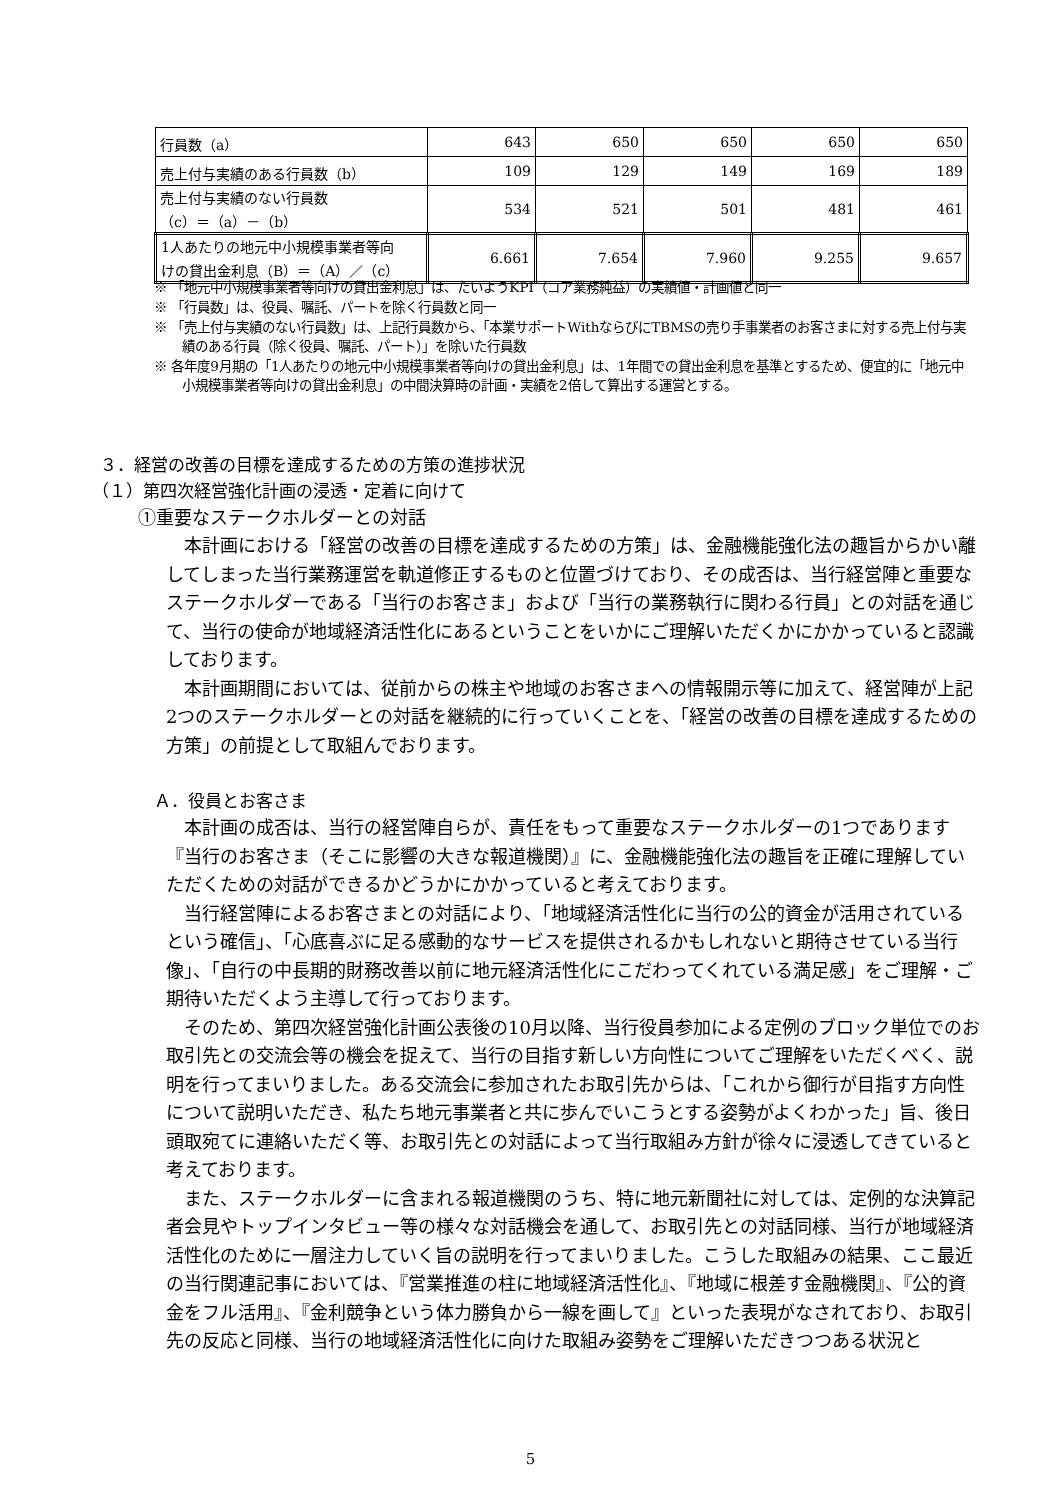| 行員数（a） | 643 | 650 | 650 | 650 | 650 |
| 売上付与実績のある行員数（b） | 109 | 129 | 149 | 169 | 189 |
| 売上付与実績のない行員数 （c）＝（a）－（b） | 534 | 521 | 501 | 481 | 461 |
| 1人あたりの地元中小規模事業者等向 けの貸出金利息（B）＝（A）／（c） | 6.661 | 7.654 | 7.960 | 9.255 | 9.657 |
※ 「地元中小規模事業者等向けの貸出金利息」は、たいようKPI（コア業務純益）の実績値・計画値と同一
※ 「行員数」は、役員、嘱託、パートを除く行員数と同一
※ 「売上付与実績のない行員数」は、上記行員数から、「本業サポートWithならびにTBMSの売り手事業者のお客さまに対する売上付与実績のある行員（除く役員、嘱託、パート）」を除いた行員数
※ 各年度9月期の「1人あたりの地元中小規模事業者等向けの貸出金利息」は、1年間での貸出金利息を基準とするため、便宜的に「地元中小規模事業者等向けの貸出金利息」の中間決算時の計画・実績を2倍して算出する運営とする。
３．経営の改善の目標を達成するための方策の進捗状況
（１）第四次経営強化計画の浸透・定着に向けて
①重要なステークホルダーとの対話
本計画における「経営の改善の目標を達成するための方策」は、金融機能強化法の趣旨からかい離してしまった当行業務運営を軌道修正するものと位置づけており、その成否は、当行経営陣と重要なステークホルダーである「当行のお客さま」および「当行の業務執行に関わる行員」との対話を通じて、当行の使命が地域経済活性化にあるということをいかにご理解いただくかにかかっていると認識しております。
本計画期間においては、従前からの株主や地域のお客さまへの情報開示等に加えて、経営陣が上記2つのステークホルダーとの対話を継続的に行っていくことを、「経営の改善の目標を達成するための方策」の前提として取組んでおります。
Ａ．役員とお客さま
本計画の成否は、当行の経営陣自らが、責任をもって重要なステークホルダーの1つであります『当行のお客さま（そこに影響の大きな報道機関）』に、金融機能強化法の趣旨を正確に理解していただくための対話ができるかどうかにかかっていると考えております。
当行経営陣によるお客さまとの対話により、「地域経済活性化に当行の公的資金が活用されているという確信」、「心底喜ぶに足る感動的なサービスを提供されるかもしれないと期待させている当行像」、「自行の中長期的財務改善以前に地元経済活性化にこだわってくれている満足感」をご理解・ご期待いただくよう主導して行っております。
そのため、第四次経営強化計画公表後の10月以降、当行役員参加による定例のブロック単位でのお取引先との交流会等の機会を捉えて、当行の目指す新しい方向性についてご理解をいただくべく、説明を行ってまいりました。ある交流会に参加されたお取引先からは、「これから御行が目指す方向性について説明いただき、私たち地元事業者と共に歩んでいこうとする姿勢がよくわかった」旨、後日頭取宛てに連絡いただく等、お取引先との対話によって当行取組み方針が徐々に浸透してきていると考えております。
また、ステークホルダーに含まれる報道機関のうち、特に地元新聞社に対しては、定例的な決算記者会見やトップインタビュー等の様々な対話機会を通して、お取引先との対話同様、当行が地域経済活性化のために一層注力していく旨の説明を行ってまいりました。こうした取組みの結果、ここ最近の当行関連記事においては、『営業推進の柱に地域経済活性化』、『地域に根差す金融機関』、『公的資金をフル活用』、『金利競争という体力勝負から一線を画して』といった表現がなされており、お取引先の反応と同様、当行の地域経済活性化に向けた取組み姿勢をご理解いただきつつある状況と
5